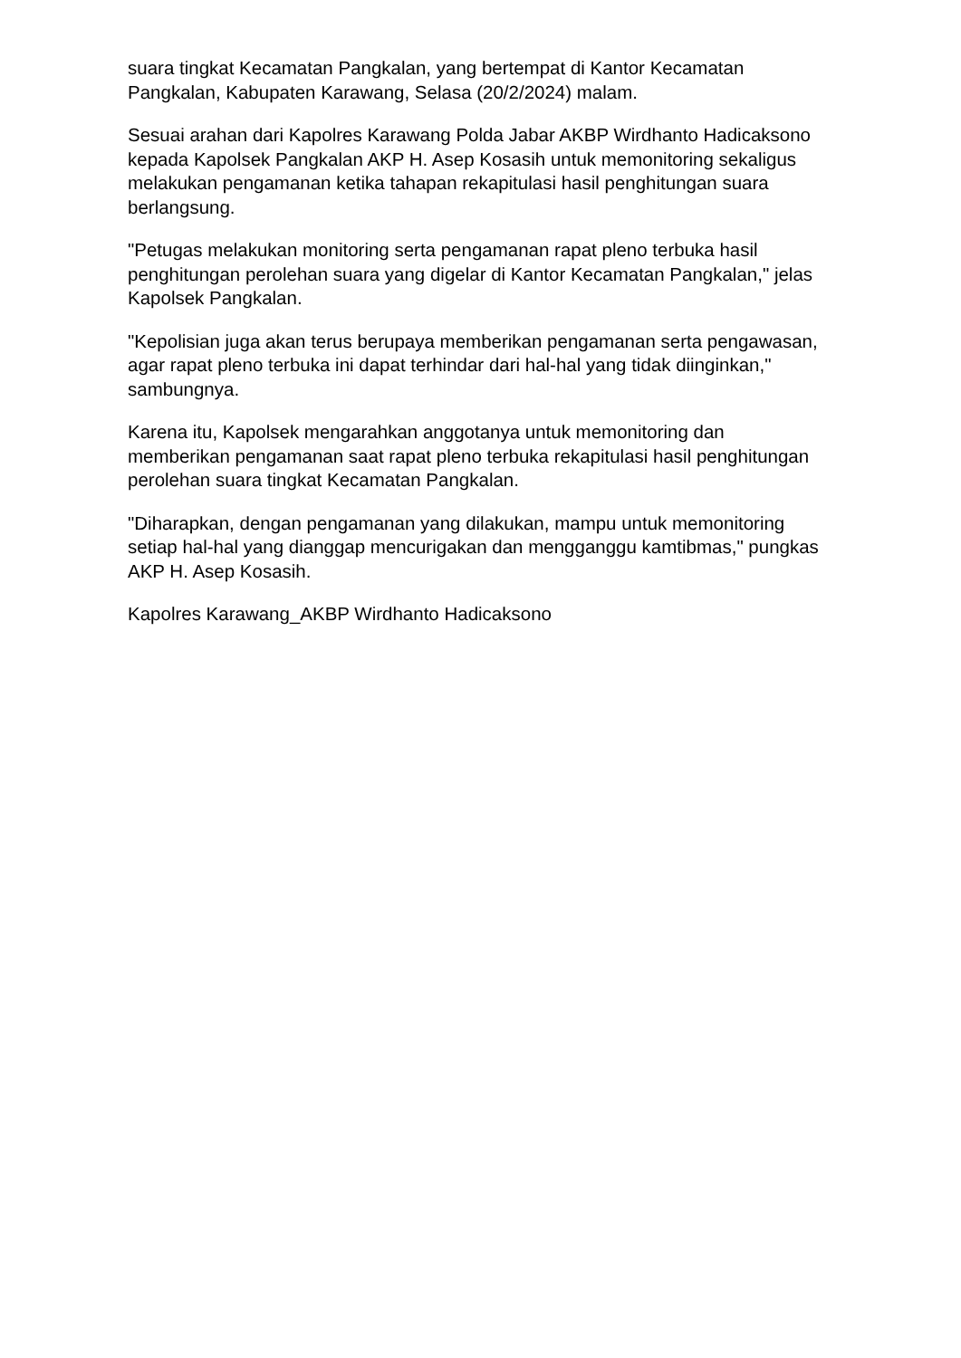suara tingkat Kecamatan Pangkalan, yang bertempat di Kantor Kecamatan Pangkalan, Kabupaten Karawang, Selasa (20/2/2024) malam.
Sesuai arahan dari Kapolres Karawang Polda Jabar AKBP Wirdhanto Hadicaksono kepada Kapolsek Pangkalan AKP H. Asep Kosasih untuk memonitoring sekaligus melakukan pengamanan ketika tahapan rekapitulasi hasil penghitungan suara berlangsung.
"Petugas melakukan monitoring serta pengamanan rapat pleno terbuka hasil penghitungan perolehan suara yang digelar di Kantor Kecamatan Pangkalan," jelas Kapolsek Pangkalan.
"Kepolisian juga akan terus berupaya memberikan pengamanan serta pengawasan, agar rapat pleno terbuka ini dapat terhindar dari hal-hal yang tidak diinginkan," sambungnya.
Karena itu, Kapolsek mengarahkan anggotanya untuk memonitoring dan memberikan pengamanan saat rapat pleno terbuka rekapitulasi hasil penghitungan perolehan suara tingkat Kecamatan Pangkalan.
"Diharapkan, dengan pengamanan yang dilakukan, mampu untuk memonitoring setiap hal-hal yang dianggap mencurigakan dan mengganggu kamtibmas," pungkas AKP H. Asep Kosasih.
Kapolres Karawang_AKBP Wirdhanto Hadicaksono